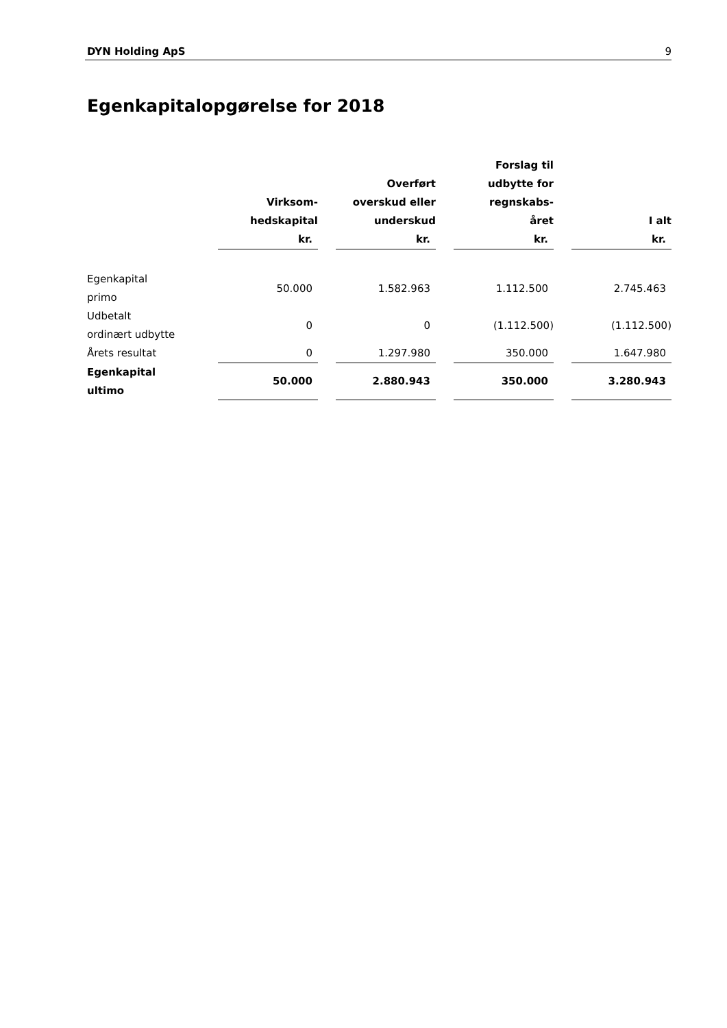DYN Holding ApS 9
Egenkapitalopgørelse for 2018
| | | Virksom- hedskapital kr. | | Overført overskud eller underskud kr. | | Forslag til udbytte for regnskabs- året kr. | | I alt kr. |
| --- | --- | --- | --- | --- | --- | --- | --- | --- |
| Egenkapital primo | | 50.000 | | 1.582.963 | | 1.112.500 | | 2.745.463 |
| Udbetalt ordinært udbytte | | 0 | | 0 | | (1.112.500) | | (1.112.500) |
| Årets resultat | | 0 | | 1.297.980 | | 350.000 | | 1.647.980 |
| Egenkapital ultimo | | 50.000 | | 2.880.943 | | 350.000 | | 3.280.943 |